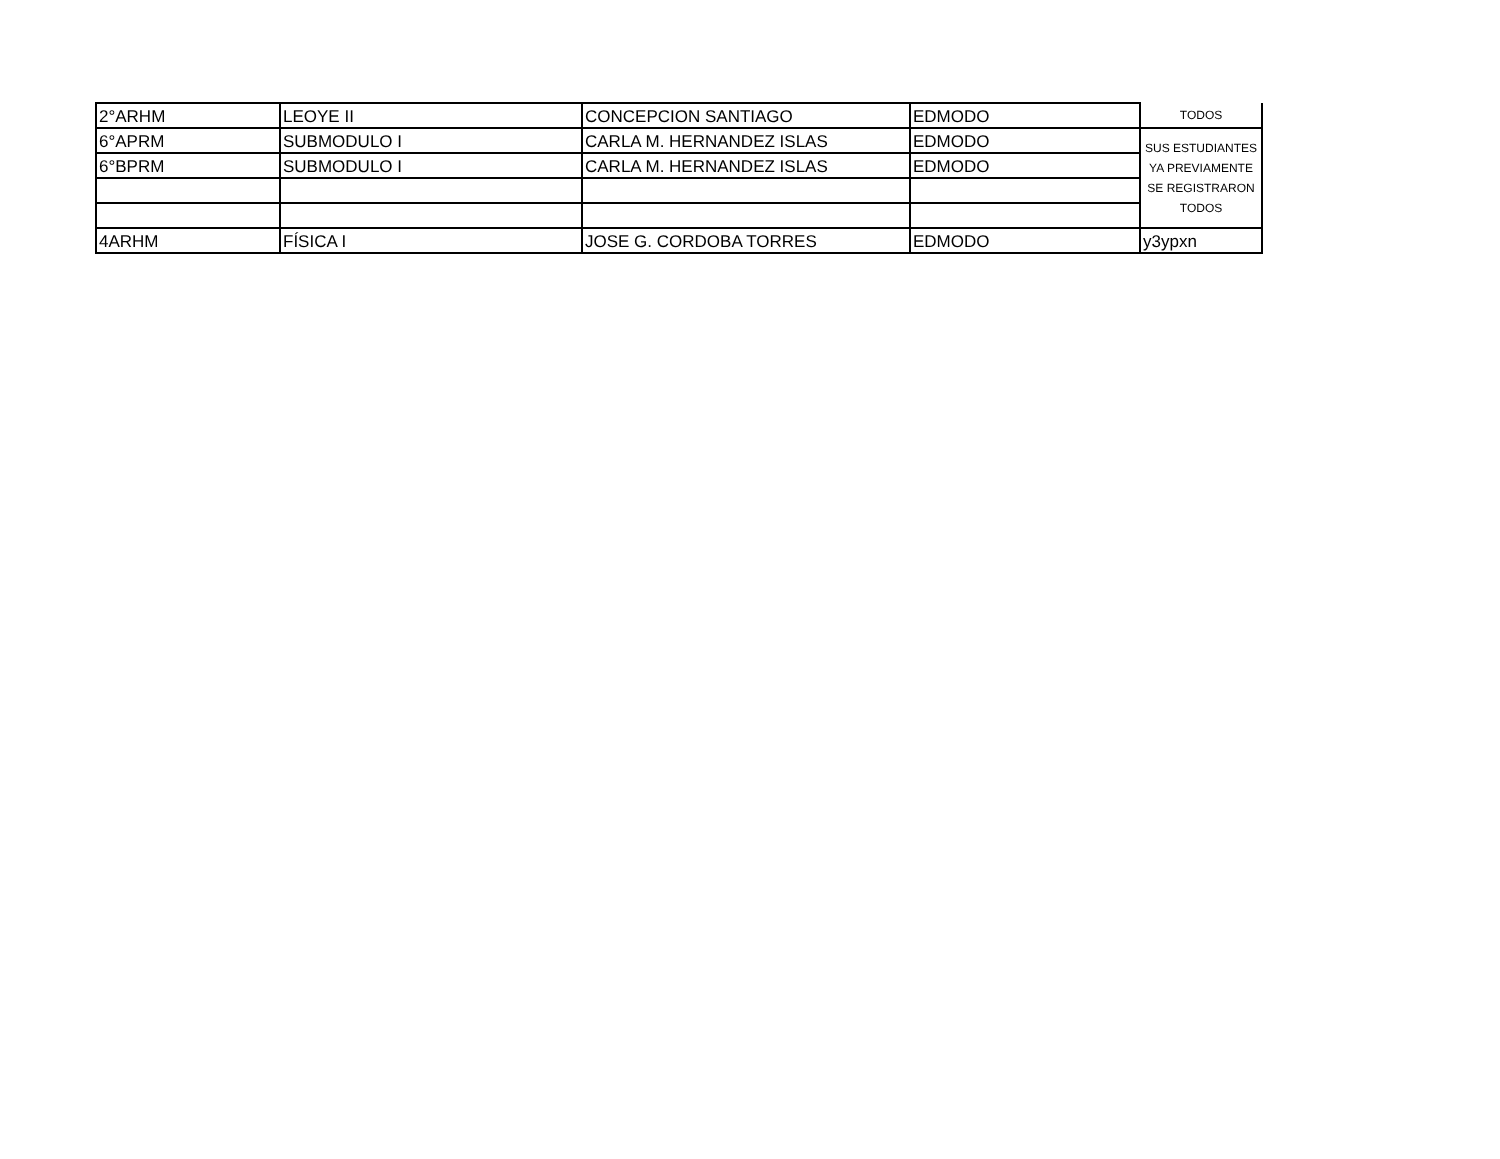| 2°ARHM | LEOYE II | CONCEPCION SANTIAGO | EDMODO | TODOS |
| 6°APRM | SUBMODULO I | CARLA M. HERNANDEZ ISLAS | EDMODO | SUS ESTUDIANTES YA PREVIAMENTE SE REGISTRARON TODOS |
| 6°BPRM | SUBMODULO I | CARLA M. HERNANDEZ ISLAS | EDMODO | |
| 4ARHM | FÍSICA I | JOSE G. CORDOBA TORRES | EDMODO | y3ypxn |